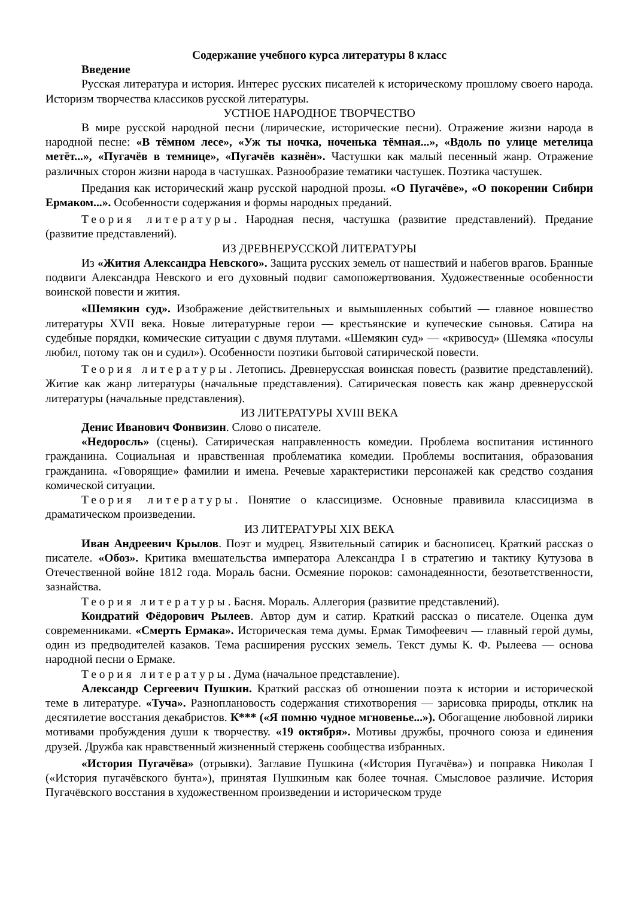Содержание учебного курса литературы 8 класс
Введение
Русская литература и история. Интерес русских писателей к историческому прошлому своего народа. Историзм творчества классиков русской литературы.
УСТНОЕ НАРОДНОЕ ТВОРЧЕСТВО
В мире русской народной песни (лирические, исторические песни). Отражение жизни народа в народной песне: «В тёмном лесе», «Уж ты ночка, ноченька тёмная...», «Вдоль по улице метелица метёт...», «Пугачёв в темнице», «Пугачёв казнён». Частушки как малый песенный жанр. Отражение различных сторон жизни народа в частушках. Разнообразие тематики частушек. Поэтика частушек.
Предания как исторический жанр русской народной прозы. «О Пугачёве», «О покорении Сибири Ермаком...». Особенности содержания и формы народных преданий.
Теория литературы. Народная песня, частушка (развитие представлений). Предание (развитие представлений).
ИЗ ДРЕВНЕРУССКОЙ ЛИТЕРАТУРЫ
Из «Жития Александра Невского». Защита русских земель от нашествий и набегов врагов. Бранные подвиги Александра Невского и его духовный подвиг самопожертвования. Художественные особенности воинской повести и жития.
«Шемякин суд». Изображение действительных и вымышленных событий — главное новшество литературы XVII века. Новые литературные герои — крестьянские и купеческие сыновья. Сатира на судебные порядки, комические ситуации с двумя плутами. «Шемякин суд» — «кривосуд» (Шемяка «посулы любил, потому так он и судил»). Особенности поэтики бытовой сатирической повести.
Теория литературы. Летопись. Древнерусская воинская повесть (развитие представлений). Житие как жанр литературы (начальные представления). Сатирическая повесть как жанр древнерусской литературы (начальные представления).
ИЗ ЛИТЕРАТУРЫ XVIII ВЕКА
Денис Иванович Фонвизин. Слово о писателе.
«Недоросль» (сцены). Сатирическая направленность комедии. Проблема воспитания истинного гражданина. Социальная и нравственная проблематика комедии. Проблемы воспитания, образования гражданина. «Говорящие» фамилии и имена. Речевые характеристики персонажей как средство создания комической ситуации.
Теория литературы. Понятие о классицизме. Основные правивила классицизма в драматическом произведении.
ИЗ ЛИТЕРАТУРЫ XIX ВЕКА
Иван Андреевич Крылов. Поэт и мудрец. Язвительный сатирик и баснописец. Краткий рассказ о писателе. «Обоз». Критика вмешательства императора Александра I в стратегию и тактику Кутузова в Отечественной войне 1812 года. Мораль басни. Осмеяние пороков: самонадеянности, безответственности, зазнайства.
Теория литературы. Басня. Мораль. Аллегория (развитие представлений).
Кондратий Фёдорович Рылеев. Автор дум и сатир. Краткий рассказ о писателе. Оценка дум современниками. «Смерть Ермака». Историческая тема думы. Ермак Тимофеевич — главный герой думы, один из предводителей казаков. Тема расширения русских земель. Текст думы К. Ф. Рылеева — основа народной песни о Ермаке.
Теория литературы. Дума (начальное представление).
Александр Сергеевич Пушкин. Краткий рассказ об отношении поэта к истории и исторической теме в литературе. «Туча». Разноплановость содержания стихотворения — зарисовка природы, отклик на десятилетие восстания декабристов. К*** («Я помню чудное мгновенье...»). Обогащение любовной лирики мотивами пробуждения души к творчеству. «19 октября». Мотивы дружбы, прочного союза и единения друзей. Дружба как нравственный жизненный стержень сообщества избранных.
«История Пугачёва» (отрывки). Заглавие Пушкина («История Пугачёва») и поправка Николая I («История пугачёвского бунта»), принятая Пушкиным как более точная. Смысловое различие. История Пугачёвского восстания в художественном произведении и историческом труде